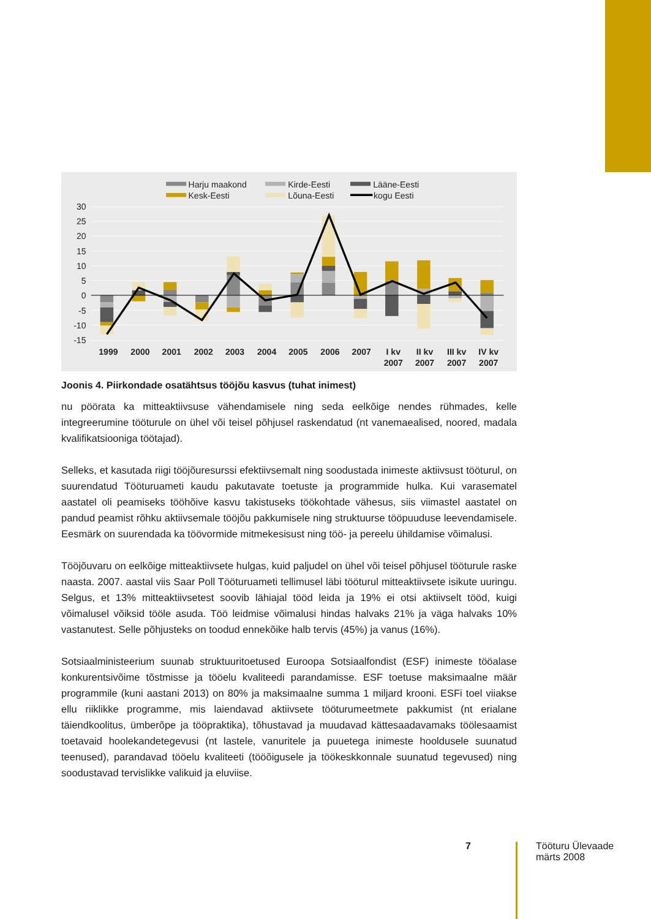30
25
20
15
10
5
0
-5
-10
-15
1999
2000
2001
2002
2003
2004
2005
2006
2007
I kv
2007
II kv
2007
III kv
2007
IV kv
2007
Harju maakond
Kirde-Eesti
Lääne-Eesti
Kesk-Eesti
Lõuna-Eesti
kogu Eesti
Joonis 4. Piirkondade osatähtsus tööjõu kasvus (tuhat inimest)
nu pöörata ka mitteaktiivsuse vähendamisele ning seda eelkõige nendes rühmades, kelle integreerumine tööturule on ühel või teisel põhjusel raskendatud (nt vanemaealised, noored, madala kvalifikatsiooniga töötajad).
Selleks, et kasutada riigi tööjõuresurssi efektiivsemalt ning soodustada inimeste aktiivsust tööturul, on suurendatud Tööturuameti kaudu pakutavate toetuste ja programmide hulka. Kui varasematel aastatel oli peamiseks tööhõive kasvu takistuseks töökohtade vähesus, siis viimastel aastatel on pandud peamist rõhku aktiivsemale tööjõu pakkumisele ning struktuur­se tööpuuduse leevendamisele. Eesmärk on suurendada ka töövormide mitmekesisust ning töö- ja pereelu ühildamise võimalusi.
Tööjõuvaru on eelkõige mitteaktiivsete hulgas, kuid paljudel on ühel või teisel põhjusel tööturule raske naasta. 2007. aastal viis Saar Poll Tööturuameti tellimusel läbi tööturul mitteaktiivsete isikute uuringu. Selgus, et 13% mitteaktiivsetest soovib lähiajal tööd leida ja 19% ei otsi aktiivselt tööd, kuigi võimalusel võiksid tööle asuda. Töö leidmise võimalusi hindas halvaks 21% ja väga halvaks 10% vastanutest. Selle põhjusteks on toodud ennekõike halb tervis (45%) ja vanus (16%).
Sotsiaalministeerium suunab struktuuritoetused Euroopa Sotsiaalfondist (ESF) inimeste töö­alase konkurentsivõime tõstmisse ja tööelu kvaliteedi parandamisse. ESF toetuse maksimaalne määr programmile (kuni aastani 2013) on 80% ja maksimaalne summa 1 miljard krooni. ESFi toel viiakse ellu riiklikke programme, mis laiendavad aktiivsete tööturumeetmete pakkumist (nt erialane täiendkoolitus, ümberõpe ja tööpraktika), tõhustavad ja muudavad kättesaadava­maks töölesaamist toetavaid hoolekandetegevusi (nt lastele, vanuritele ja puuetega inimeste hooldusele suunatud teenused), parandavad tööelu kvaliteeti (tööõigusele ja töökeskkonnale suunatud tegevused) ning soodustavad tervislikke valikuid ja eluviise.
7
Tööturu Ülevaade
märts 2008